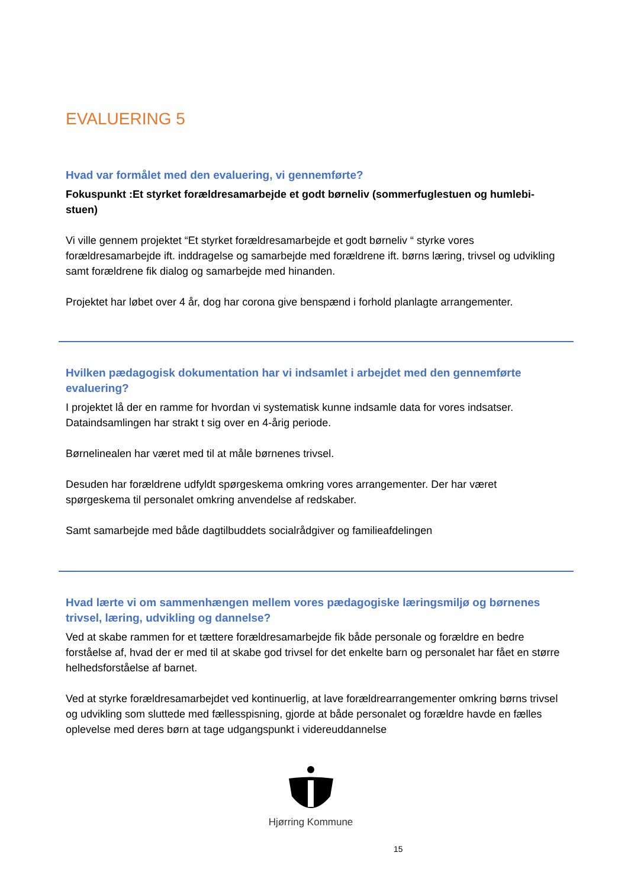EVALUERING 5
Hvad var formålet med den evaluering, vi gennemførte?
Fokuspunkt :Et styrket forældresamarbejde et godt børneliv (sommerfuglestuen og humlebi-stuen)
Vi ville gennem projektet “Et styrket forældresamarbejde et godt børneliv “ styrke vores forældresamarbejde ift. inddragelse og samarbejde med forældrene ift. børns læring, trivsel og udvikling samt forældrene fik dialog og samarbejde med hinanden.
Projektet har løbet over 4 år, dog har corona give benspænd i forhold planlagte arrangementer.
Hvilken pædagogisk dokumentation har vi indsamlet i arbejdet med den gennemførte evaluering?
I projektet lå der en ramme for hvordan vi systematisk kunne indsamle data for vores indsatser. Dataindsamlingen har strakt t sig over en 4-årig periode.
Børnelinealen har været med til at måle børnenes trivsel.
Desuden har forældrene udfyldt spørgeskema omkring vores arrangementer. Der har været spørgeskema til personalet omkring anvendelse af redskaber.
Samt samarbejde med både dagtilbuddets socialrådgiver og familieafdelingen
Hvad lærte vi om sammenhængen mellem vores pædagogiske læringsmiljø og børnenes trivsel, læring, udvikling og dannelse?
Ved at skabe rammen for et tættere forældresamarbejde fik både personale og forældre en bedre forståelse af, hvad der er med til at skabe god trivsel for det enkelte barn og personalet har fået en større helhedsforståelse af barnet.
Ved at styrke forældresamarbejdet ved kontinuerlig, at lave forældrearrangementer omkring børns trivsel og udvikling som sluttede med fællesspisning, gjorde at både personalet og forældre havde en fælles oplevelse med deres børn at tage udgangspunkt i videreuddannelse
Hjørring Kommune
15